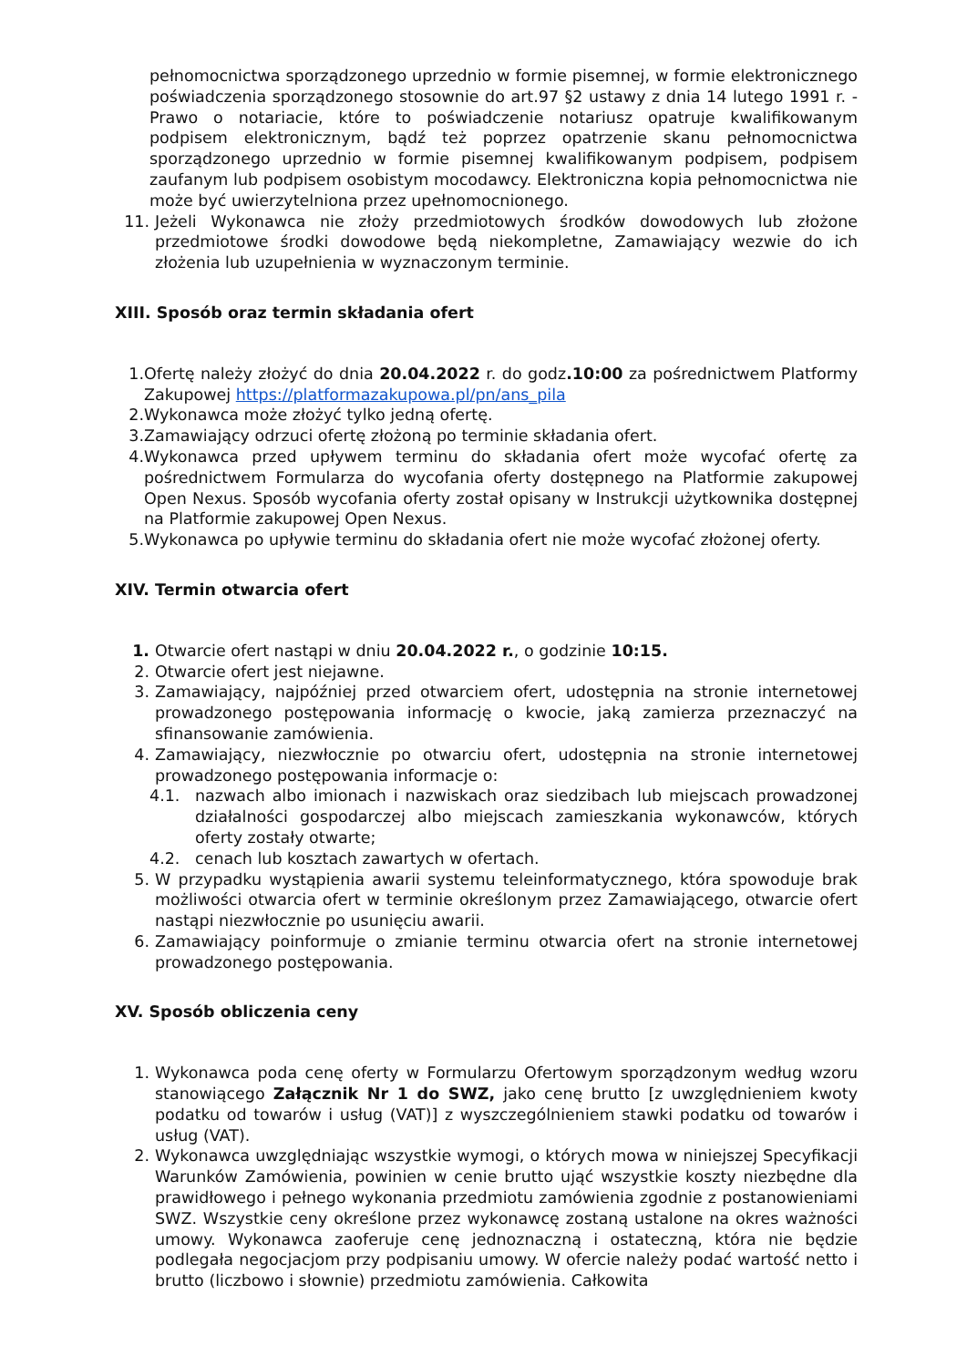pełnomocnictwa sporządzonego uprzednio w formie pisemnej, w formie elektronicznego poświadczenia sporządzonego stosownie do art.97 §2 ustawy z dnia 14 lutego 1991 r. - Prawo o notariacie, które to poświadczenie notariusz opatruje kwalifikowanym podpisem elektronicznym, bądź też poprzez opatrzenie skanu pełnomocnictwa sporządzonego uprzednio w formie pisemnej kwalifikowanym podpisem, podpisem zaufanym lub podpisem osobistym mocodawcy. Elektroniczna kopia pełnomocnictwa nie może być uwierzytelniona przez upełnomocnionego.
11. Jeżeli Wykonawca nie złoży przedmiotowych środków dowodowych lub złożone przedmiotowe środki dowodowe będą niekompletne, Zamawiający wezwie do ich złożenia lub uzupełnienia w wyznaczonym terminie.
XIII. Sposób oraz termin składania ofert
1. Ofertę należy złożyć do dnia 20.04.2022 r. do godz.10:00 za pośrednictwem Platformy Zakupowej https://platformazakupowa.pl/pn/ans_pila
2. Wykonawca może złożyć tylko jedną ofertę.
3. Zamawiający odrzuci ofertę złożoną po terminie składania ofert.
4. Wykonawca przed upływem terminu do składania ofert może wycofać ofertę za pośrednictwem Formularza do wycofania oferty dostępnego na Platformie zakupowej Open Nexus. Sposób wycofania oferty został opisany w Instrukcji użytkownika dostępnej na Platformie zakupowej Open Nexus.
5. Wykonawca po upływie terminu do składania ofert nie może wycofać złożonej oferty.
XIV. Termin otwarcia ofert
1. Otwarcie ofert nastąpi w dniu 20.04.2022 r., o godzinie 10:15.
2. Otwarcie ofert jest niejawne.
3. Zamawiający, najpóźniej przed otwarciem ofert, udostępnia na stronie internetowej prowadzonego postępowania informację o kwocie, jaką zamierza przeznaczyć na sfinansowanie zamówienia.
4. Zamawiający, niezwłocznie po otwarciu ofert, udostępnia na stronie internetowej prowadzonego postępowania informacje o:
4.1. nazwach albo imionach i nazwiskach oraz siedzibach lub miejscach prowadzonej działalności gospodarczej albo miejscach zamieszkania wykonawców, których oferty zostały otwarte;
4.2. cenach lub kosztach zawartych w ofertach.
5. W przypadku wystąpienia awarii systemu teleinformatycznego, która spowoduje brak możliwości otwarcia ofert w terminie określonym przez Zamawiającego, otwarcie ofert nastąpi niezwłocznie po usunięciu awarii.
6. Zamawiający poinformuje o zmianie terminu otwarcia ofert na stronie internetowej prowadzonego postępowania.
XV. Sposób obliczenia ceny
1. Wykonawca poda cenę oferty w Formularzu Ofertowym sporządzonym według wzoru stanowiącego Załącznik Nr 1 do SWZ, jako cenę brutto [z uwzględnieniem kwoty podatku od towarów i usług (VAT)] z wyszczególnieniem stawki podatku od towarów i usług (VAT).
2. Wykonawca uwzględniając wszystkie wymogi, o których mowa w niniejszej Specyfikacji Warunków Zamówienia, powinien w cenie brutto ująć wszystkie koszty niezbędne dla prawidłowego i pełnego wykonania przedmiotu zamówienia zgodnie z postanowieniami SWZ. Wszystkie ceny określone przez wykonawcę zostaną ustalone na okres ważności umowy. Wykonawca zaoferuje cenę jednoznaczną i ostateczną, która nie będzie podlegała negocjacjom przy podpisaniu umowy. W ofercie należy podać wartość netto i brutto (liczbowo i słownie) przedmiotu zamówienia. Całkowita